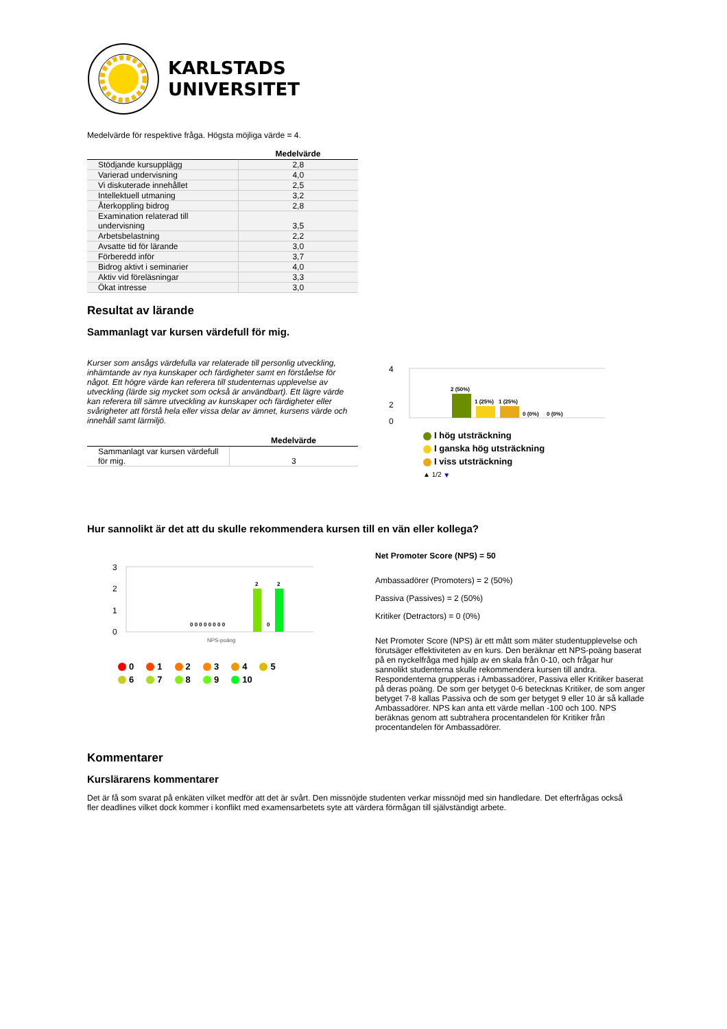KARLSTADS
UNIVERSITET
Medelvärde för respektive fråga. Högsta möjliga värde = 4.
| | Medelvärde |
| --- | --- |
| Stödjande kursupplägg | 2,8 |
| Varierad undervisning | 4,0 |
| Vi diskuterade innehållet | 2,5 |
| Intellektuell utmaning | 3,2 |
| Återkoppling bidrog | 2,8 |
| Examination relaterad till undervisning | 3,5 |
| Arbetsbelastning | 2,2 |
| Avsatte tid för lärande | 3,0 |
| Förberedd inför | 3,7 |
| Bidrog aktivt i seminarier | 4,0 |
| Aktiv vid föreläsningar | 3,3 |
| Ökat intresse | 3,0 |
Resultat av lärande
Sammanlagt var kursen värdefull för mig.
Kurser som ansågs värdefulla var relaterade till personlig utveckling, inhämtande av nya kunskaper och färdigheter samt en förståelse för något. Ett högre värde kan referera till studenternas upplevelse av utveckling (lärde sig mycket som också är användbart). Ett lägre värde kan referera till sämre utveckling av kunskaper och färdigheter eller svårigheter att förstå hela eller vissa delar av ämnet, kursens värde och innehåll samt lärmiljö.
| | Medelvärde |
| --- | --- |
| Sammanlagt var kursen värdefull för mig. | 3 |
4
2
0
2 (50%)
1 (25%)
1 (25%)
0 (0%)
0 (0%)
I hög utsträckning
I ganska hög utsträckning
I viss utsträckning
▲ 1/2 ▼
Hur sannolikt är det att du skulle rekommendera kursen till en vän eller kollega?
3
2
1
0
2
2
0 0 0 0 0 0 0 0
0
NPS-poäng
0 1 2 3 4 5
6 7 8 9 10
Net Promoter Score (NPS) = 50
Ambassadörer (Promoters) = 2 (50%)
Passiva (Passives) = 2 (50%)
Kritiker (Detractors) = 0 (0%)
Net Promoter Score (NPS) är ett mått som mäter studentupplevelse och förutsäger effektiviteten av en kurs. Den beräknar ett NPS-poäng baserat på en nyckelfråga med hjälp av en skala från 0-10, och frågar hur sannolikt studenterna skulle rekommendera kursen till andra. Respondenterna grupperas i Ambassadörer, Passiva eller Kritiker baserat på deras poäng. De som ger betyget 0-6 betecknas Kritiker, de som anger betyget 7-8 kallas Passiva och de som ger betyget 9 eller 10 är så kallade Ambassadörer. NPS kan anta ett värde mellan -100 och 100. NPS beräknas genom att subtrahera procentandelen för Kritiker från procentandelen för Ambassadörer.
Kommentarer
Kurslärarens kommentarer
Det är få som svarat på enkäten vilket medför att det är svårt. Den missnöjde studenten verkar missnöjd med sin handledare. Det efterfrågas också fler deadlines vilket dock kommer i konflikt med examensarbetets syte att värdera förmågan till självständigt arbete.